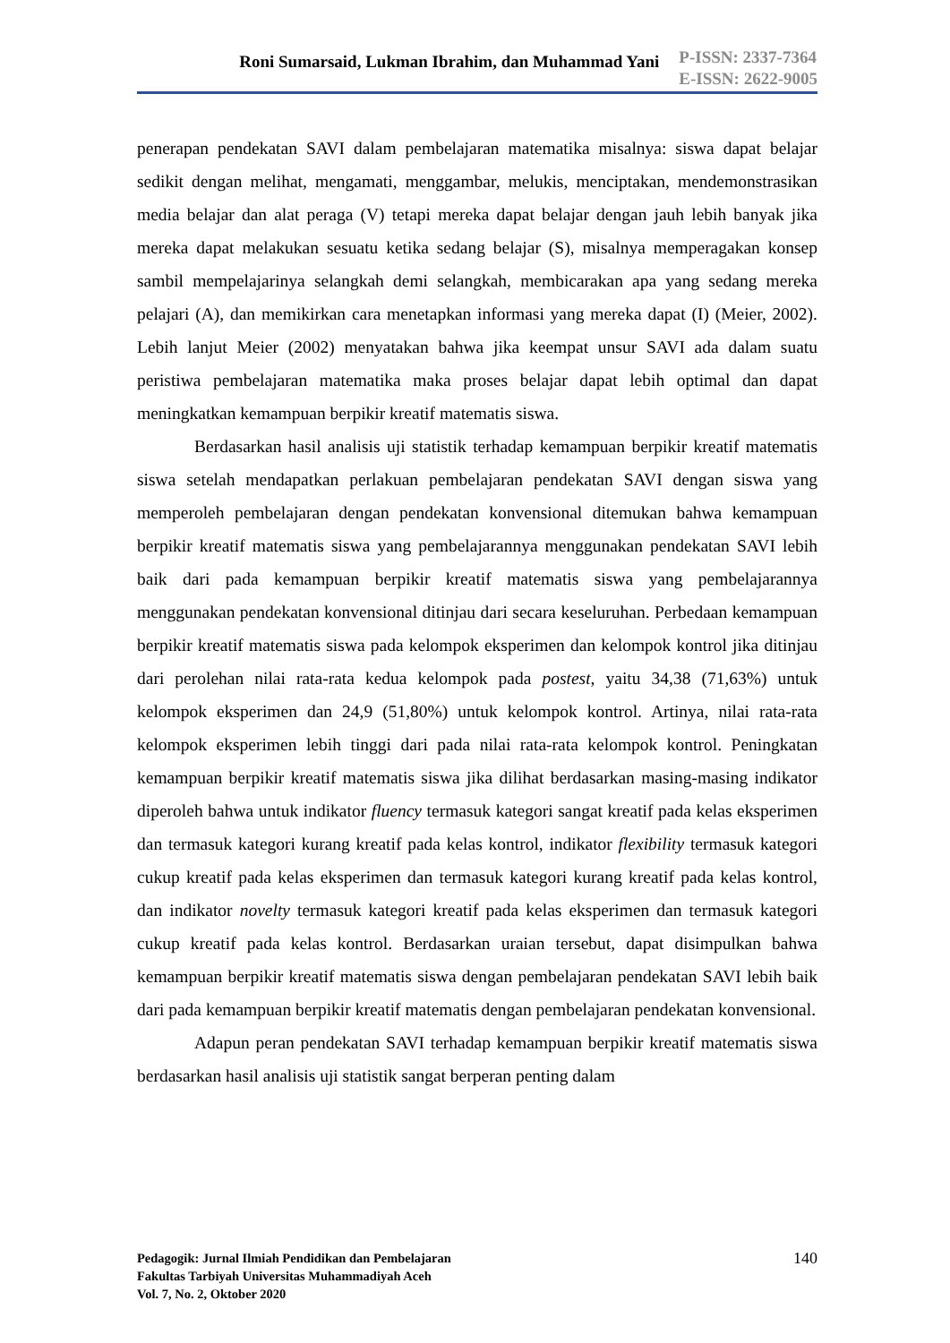Roni Sumarsaid, Lukman Ibrahim, dan Muhammad Yani
P-ISSN: 2337-7364
E-ISSN: 2622-9005
penerapan pendekatan SAVI dalam pembelajaran matematika misalnya: siswa dapat belajar sedikit dengan melihat, mengamati, menggambar, melukis, menciptakan, mendemonstrasikan media belajar dan alat peraga (V) tetapi mereka dapat belajar dengan jauh lebih banyak jika mereka dapat melakukan sesuatu ketika sedang belajar (S), misalnya memperagakan konsep sambil mempelajarinya selangkah demi selangkah, membicarakan apa yang sedang mereka pelajari (A), dan memikirkan cara menetapkan informasi yang mereka dapat (I) (Meier, 2002). Lebih lanjut Meier (2002) menyatakan bahwa jika keempat unsur SAVI ada dalam suatu peristiwa pembelajaran matematika maka proses belajar dapat lebih optimal dan dapat meningkatkan kemampuan berpikir kreatif matematis siswa.
Berdasarkan hasil analisis uji statistik terhadap kemampuan berpikir kreatif matematis siswa setelah mendapatkan perlakuan pembelajaran pendekatan SAVI dengan siswa yang memperoleh pembelajaran dengan pendekatan konvensional ditemukan bahwa kemampuan berpikir kreatif matematis siswa yang pembelajarannya menggunakan pendekatan SAVI lebih baik dari pada kemampuan berpikir kreatif matematis siswa yang pembelajarannya menggunakan pendekatan konvensional ditinjau dari secara keseluruhan. Perbedaan kemampuan berpikir kreatif matematis siswa pada kelompok eksperimen dan kelompok kontrol jika ditinjau dari perolehan nilai rata-rata kedua kelompok pada postest, yaitu 34,38 (71,63%) untuk kelompok eksperimen dan 24,9 (51,80%) untuk kelompok kontrol. Artinya, nilai rata-rata kelompok eksperimen lebih tinggi dari pada nilai rata-rata kelompok kontrol. Peningkatan kemampuan berpikir kreatif matematis siswa jika dilihat berdasarkan masing-masing indikator diperoleh bahwa untuk indikator fluency termasuk kategori sangat kreatif pada kelas eksperimen dan termasuk kategori kurang kreatif pada kelas kontrol, indikator flexibility termasuk kategori cukup kreatif pada kelas eksperimen dan termasuk kategori kurang kreatif pada kelas kontrol, dan indikator novelty termasuk kategori kreatif pada kelas eksperimen dan termasuk kategori cukup kreatif pada kelas kontrol. Berdasarkan uraian tersebut, dapat disimpulkan bahwa kemampuan berpikir kreatif matematis siswa dengan pembelajaran pendekatan SAVI lebih baik dari pada kemampuan berpikir kreatif matematis dengan pembelajaran pendekatan konvensional.
Adapun peran pendekatan SAVI terhadap kemampuan berpikir kreatif matematis siswa berdasarkan hasil analisis uji statistik sangat berperan penting dalam
Pedagogik: Jurnal Ilmiah Pendidikan dan Pembelajaran
Fakultas Tarbiyah Universitas Muhammadiyah Aceh
Vol. 7, No. 2, Oktober 2020
140